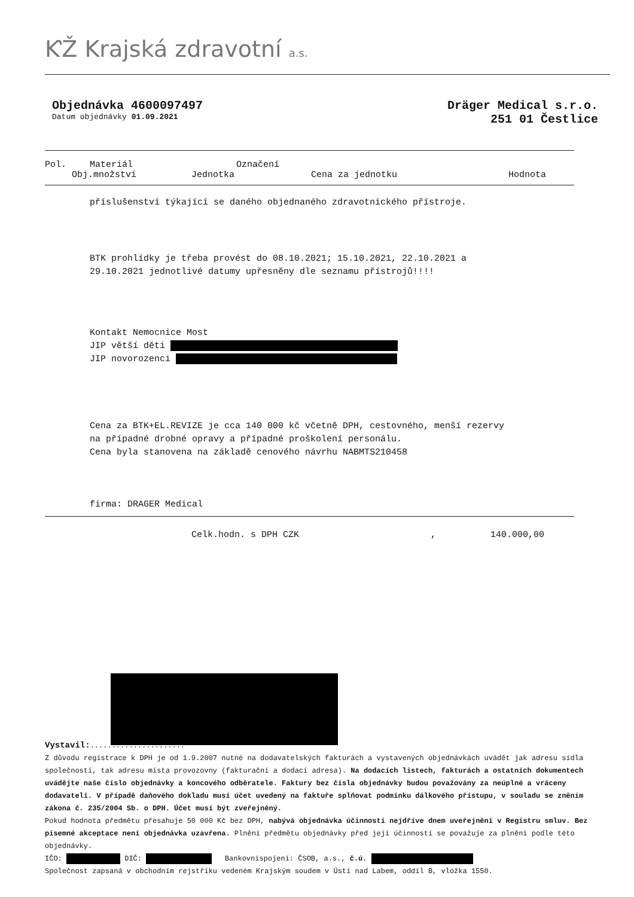ƘŽ Krajská zdravotní a.s.
Objednávka 4600097497
Datum objednávky 01.09.2021
Dräger Medical s.r.o.
251 01 Čestlice
Pol. Materiál Označení
Obj.množství Jednotka Cena za jednotku Hodnota
příslušenství týkající se daného objednaného zdravotnického přístroje.
BTK prohlídky je třeba provést do 08.10.2021; 15.10.2021, 22.10.2021 a
29.10.2021 jednotlivé datumy upřesněny dle seznamu přístrojů!!!!
Kontakt Nemocnice Most
JIP větší děti
JIP novorozenci
Cena za BTK+EL.REVIZE je cca 140 000 kč včetně DPH, cestovného, menší rezervy
na případné drobné opravy a případné proškolení personálu.
Cena byla stanovena na základě cenového návrhu NABMTS210458
firma: DRAGER Medical
Celk.hodn. s DPH CZK, 140.000,00
Vystavil:......................
Z důvodu registrace k DPH je od 1.9.2007 nutné na dodavatelských fakturách a vystavených objednávkách uvádět jak adresu sídla společnosti, tak adresu místa provozovny (fakturační a dodací adresa). Na dodacích listech, fakturách a ostatních dokumentech uvádějte naše číslo objednávky a koncového odběratele. Faktury bez čísla objednávky budou považovány za neúplné a vráceny dodavateli. V případě daňového dokladu musí účet uvedený na faktuře splňovat podmínku dálkového přístupu, v souladu se zněním zákona č. 235/2004 Sb. o DPH. Účet musí být zveřejněný.
Pokud hodnota předmětu přesahuje 50 000 Kč bez DPH, nabývá objednávka účinnosti nejdříve dnem uveřejnění v Registru smluv. Bez písemné akceptace není objednávka uzavřena. Plnění předmětu objednávky před její účinností se považuje za plnění podle této objednávky.
IČO: DIČ: Bankovníspojení: ČSOB, a.s., č.ú.
Společnost zapsaná v obchodním rejstříku vedeném Krajským soudem v Ústí nad Labem, oddíl B, vložka 1550.